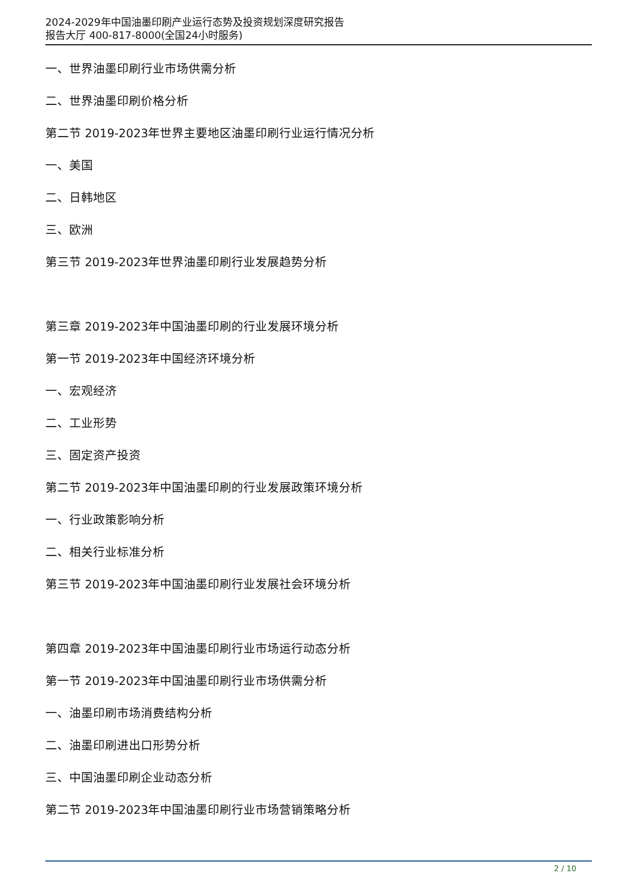2024-2029年中国油墨印刷产业运行态势及投资规划深度研究报告
报告大厅 400-817-8000(全国24小时服务)
一、世界油墨印刷行业市场供需分析
二、世界油墨印刷价格分析
第二节 2019-2023年世界主要地区油墨印刷行业运行情况分析
一、美国
二、日韩地区
三、欧洲
第三节 2019-2023年世界油墨印刷行业发展趋势分析
第三章 2019-2023年中国油墨印刷的行业发展环境分析
第一节 2019-2023年中国经济环境分析
一、宏观经济
二、工业形势
三、固定资产投资
第二节 2019-2023年中国油墨印刷的行业发展政策环境分析
一、行业政策影响分析
二、相关行业标准分析
第三节 2019-2023年中国油墨印刷行业发展社会环境分析
第四章 2019-2023年中国油墨印刷行业市场运行动态分析
第一节 2019-2023年中国油墨印刷行业市场供需分析
一、油墨印刷市场消费结构分析
二、油墨印刷进出口形势分析
三、中国油墨印刷企业动态分析
第二节 2019-2023年中国油墨印刷行业市场营销策略分析
2 / 10